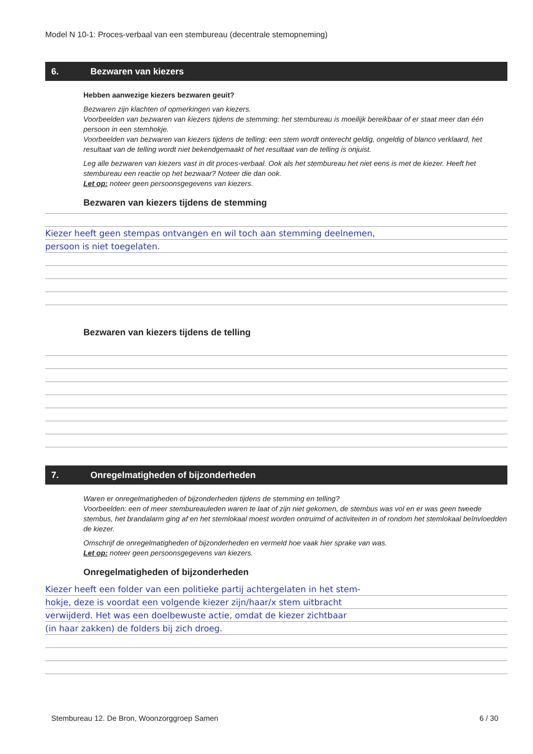Model N 10-1: Proces-verbaal van een stembureau (decentrale stemopneming)
6. Bezwaren van kiezers
Hebben aanwezige kiezers bezwaren geuit?
Bezwaren zijn klachten of opmerkingen van kiezers.
Voorbeelden van bezwaren van kiezers tijdens de stemming: het stembureau is moeilijk bereikbaar of er staat meer dan één persoon in een stemhokje.
Voorbeelden van bezwaren van kiezers tijdens de telling: een stem wordt onterecht geldig, ongeldig of blanco verklaard, het resultaat van de telling wordt niet bekendgemaakt of het resultaat van de telling is onjuist.
Leg alle bezwaren van kiezers vast in dit proces-verbaal. Ook als het stembureau het niet eens is met de kiezer. Heeft het stembureau een reactie op het bezwaar? Noteer die dan ook.
Let op: noteer geen persoonsgegevens van kiezers.
Bezwaren van kiezers tijdens de stemming
Kiezer heeft geen stempas ontvangen en wil toch aan stemming deelnemen,
persoon is niet toegelaten.
Bezwaren van kiezers tijdens de telling
7. Onregelmatigheden of bijzonderheden
Waren er onregelmatigheden of bijzonderheden tijdens de stemming en telling?
Voorbeelden: een of meer stembureauleden waren te laat of zijn niet gekomen, de stembus was vol en er was geen tweede stembus, het brandalarm ging af en het stemlokaal moest worden ontruimd of activiteiten in of rondom het stemlokaal beïnvloedden de kiezer.
Omschrijf de onregelmatigheden of bijzonderheden en vermeld hoe vaak hier sprake van was.
Let op: noteer geen persoonsgegevens van kiezers.
Onregelmatigheden of bijzonderheden
Kiezer heeft een folder van een politieke partij achtergelaten in het stem-
hokje, deze is voordat een volgende kiezer zijn/haar/x stem uitbracht
verwijderd. Het was een doelbewuste actie, omdat de kiezer zichtbaar
(in haar zakken) de folders bij zich droeg.
Stembureau 12. De Bron, Woonzorggroep Samen 6 / 30